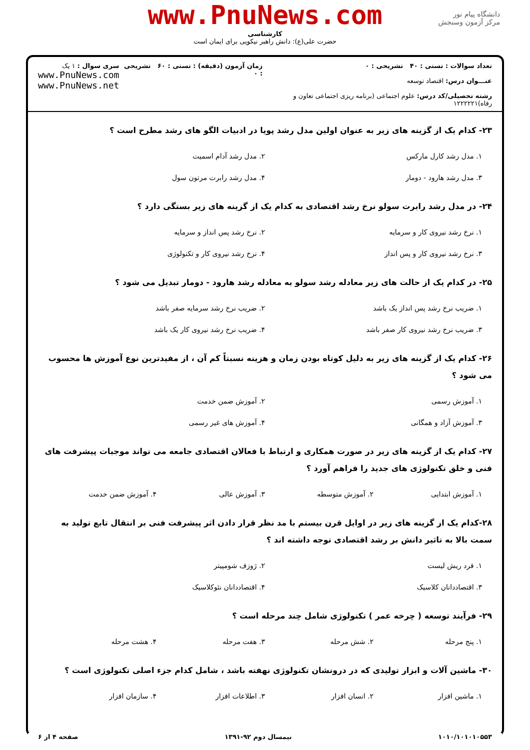www.PnuNews.com
کارشناسی
حضرت علی(ع): دانش راهبر نیکویی برای ایمان است
دانشگاه پیام نور
مرکز آزمون وسنجش
تعداد سوالات : تستی : ۴۰ تشریحی : ۰
عنـــوان درس: اقتصاد توسعه
رشته تحصیلی/کد درس: علوم اجتماعی (برنامه ریزی اجتماعی تعاون و رفاه)۱۲۲۲۲۲۱
زمان آزمون (دقیقه) : تستی : ۶۰ تشریحی : ۰
سری سوال : ۱ یک
www.PnuNews.com
www.PnuNews.net
۲۳- کدام یک از گزینه های زیر به عنوان اولین مدل رشد پویا در ادبیات الگو های رشد مطرح است ؟
۱. مدل رشد کارل مارکس ۲. مدل رشد آدام اسمیت
۳. مدل رشد هارود - دومار ۴. مدل رشد رابرت مرتون سول
۲۴- در مدل رشد رابرت سولو نرخ رشد اقتصادی به کدام یک از گزینه های زیر بستگی دارد ؟
۱. نرخ رشد نیروی کار و سرمایه ۲. نرخ رشد پس انداز و سرمایه
۳. نرخ رشد نیروی کار و پس انداز ۴. نرخ رشد نیروی کار و تکنولوژی
۲۵- در کدام یک از حالت های زیر معادله رشد سولو به معادله رشد هارود - دومار تبدیل می شود ؟
۱. ضریب نرخ رشد پس انداز یک باشد ۲. ضریب نرخ رشد سرمایه صفر باشد
۳. ضریب نرخ رشد نیروی کار صفر باشد ۴. ضریب نرخ رشد نیروی کار یک باشد
۲۶- کدام یک از گزینه های زیر به دلیل کوتاه بودن زمان و هزینه نسبتاً کم آن ، از مفیدترین نوع آموزش ها محسوب می شود ؟
۱. آموزش رسمی ۲. آموزش ضمن خدمت
۳. آموزش آزاد و همگانی ۴. آموزش های غیر رسمی
۲۷- کدام یک از گزینه های زیر در صورت همکاری و ارتباط با فعالان اقتصادی جامعه می تواند موجبات پیشرفت های فنی و خلق تکنولوژی های جدید را فراهم آورد ؟
۱. آموزش ابتدایی ۲. آموزش متوسطه ۳. آموزش عالی ۴. آموزش ضمن خدمت
۲۸-کدام یک از گزینه های زیر در اوایل قرن بیستم با مد نظر قرار دادن اثر پیشرفت فنی بر انتقال تابع تولید به سمت بالا به تاثیر دانش بر رشد اقتصادی توجه داشته اند ؟
۱. فرد ریش لیست ۲. ژوزف شومپیتر
۳. اقتصاددانان کلاسیک ۴. اقتصاددانان نئوکلاسیک
۲۹- فرآیند توسعه ( چرخه عمر ) تکنولوژی شامل چند مرحله است ؟
۱. پنج مرحله ۲. شش مرحله ۳. هفت مرحله ۴. هشت مرحله
۳۰- ماشین آلات و ابزار تولیدی که در درونشان تکنولوژی نهفته باشد ، شامل کدام جزء اصلی تکنولوژی است ؟
۱. ماشین افزار ۲. انسان افزار ۳. اطلاعات افزار ۴. سازمان افزار
۱۰۱۰/۱۰۱۰۱۰۵۵۳ نیمسال دوم ۹۲-۱۳۹۱ صفحه ۴ از ۶